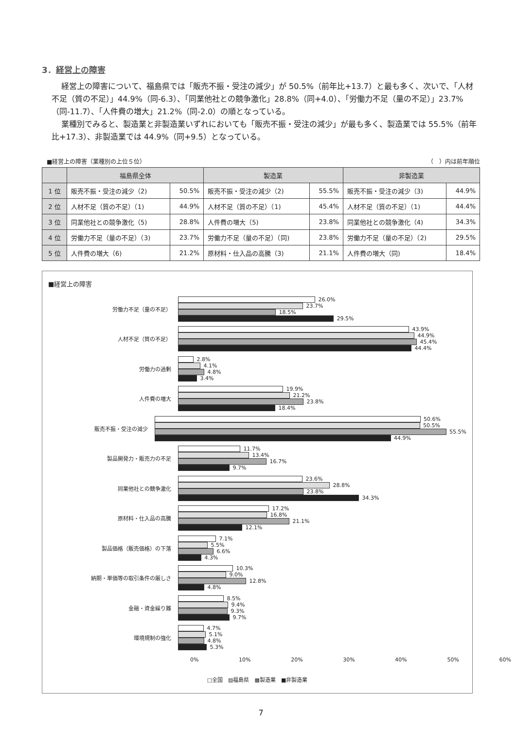3．経営上の障害
経営上の障害について、福島県では「販売不振・受注の減少」が 50.5%（前年比+13.7）と最も多く、次いで、「人材不足（質の不足）」44.9%（同-6.3）、「同業他社との競争激化」28.8%（同+4.0）、「労働力不足（量の不足）」23.7%（同-11.7）、「人件費の増大」21.2%（同-2.0）の順となっている。
業種別でみると、製造業と非製造業いずれにおいても「販売不振・受注の減少」が最も多く、製造業では 55.5%（前年比+17.3）、非製造業では 44.9%（同+9.5）となっている。
■経営上の障害（業種別の上位５位） （　）内は前年順位
| | 福島県全体 | | 製造業 | | 非製造業 | |
| --- | --- | --- | --- | --- | --- | --- |
| 1 位 | 販売不振・受注の減少（2) | 50.5% | 販売不振・受注の減少（2) | 55.5% | 販売不振・受注の減少（3) | 44.9% |
| 2 位 | 人材不足（質の不足）（1) | 44.9% | 人材不足（質の不足）（1) | 45.4% | 人材不足（質の不足）（1) | 44.4% |
| 3 位 | 同業他社との競争激化（5) | 28.8% | 人件費の増大（5) | 23.8% | 同業他社との競争激化（4) | 34.3% |
| 4 位 | 労働力不足（量の不足）（3) | 23.7% | 労働力不足（量の不足）（同) | 23.8% | 労働力不足（量の不足）（2) | 29.5% |
| 5 位 | 人件費の増大（6) | 21.2% | 原材料・仕入品の高騰（3) | 21.1% | 人件費の増大（同) | 18.4% |
■経営上の障害
労働力不足（量の不足）
26.0%
23.7%
18.5%
29.5%
人材不足（質の不足）
43.9%
44.9%
45.4%
44.4%
労働力の過剰
2.8%
4.1%
4.8%
3.4%
人件費の増大
19.9%
21.2%
23.8%
18.4%
販売不振・受注の減少
50.6%
50.5%
55.5%
44.9%
製品開発力・販売力の不足
11.7%
13.4%
16.7%
9.7%
同業他社との競争激化
23.6%
28.8%
23.8%
34.3%
原材料・仕入品の高騰
17.2%
16.8%
21.1%
12.1%
製品価格（販売価格）の下落
7.1%
5.5%
6.6%
4.3%
納期・単価等の取引条件の厳しさ
10.3%
9.0%
12.8%
4.8%
金融・資金繰り難
8.5%
9.4%
9.3%
9.7%
環境規制の強化
4.7%
5.1%
4.8%
5.3%
0% 10% 20% 30% 40% 50% 60%
□全国　▨福島県　▩製造業　■非製造業
7